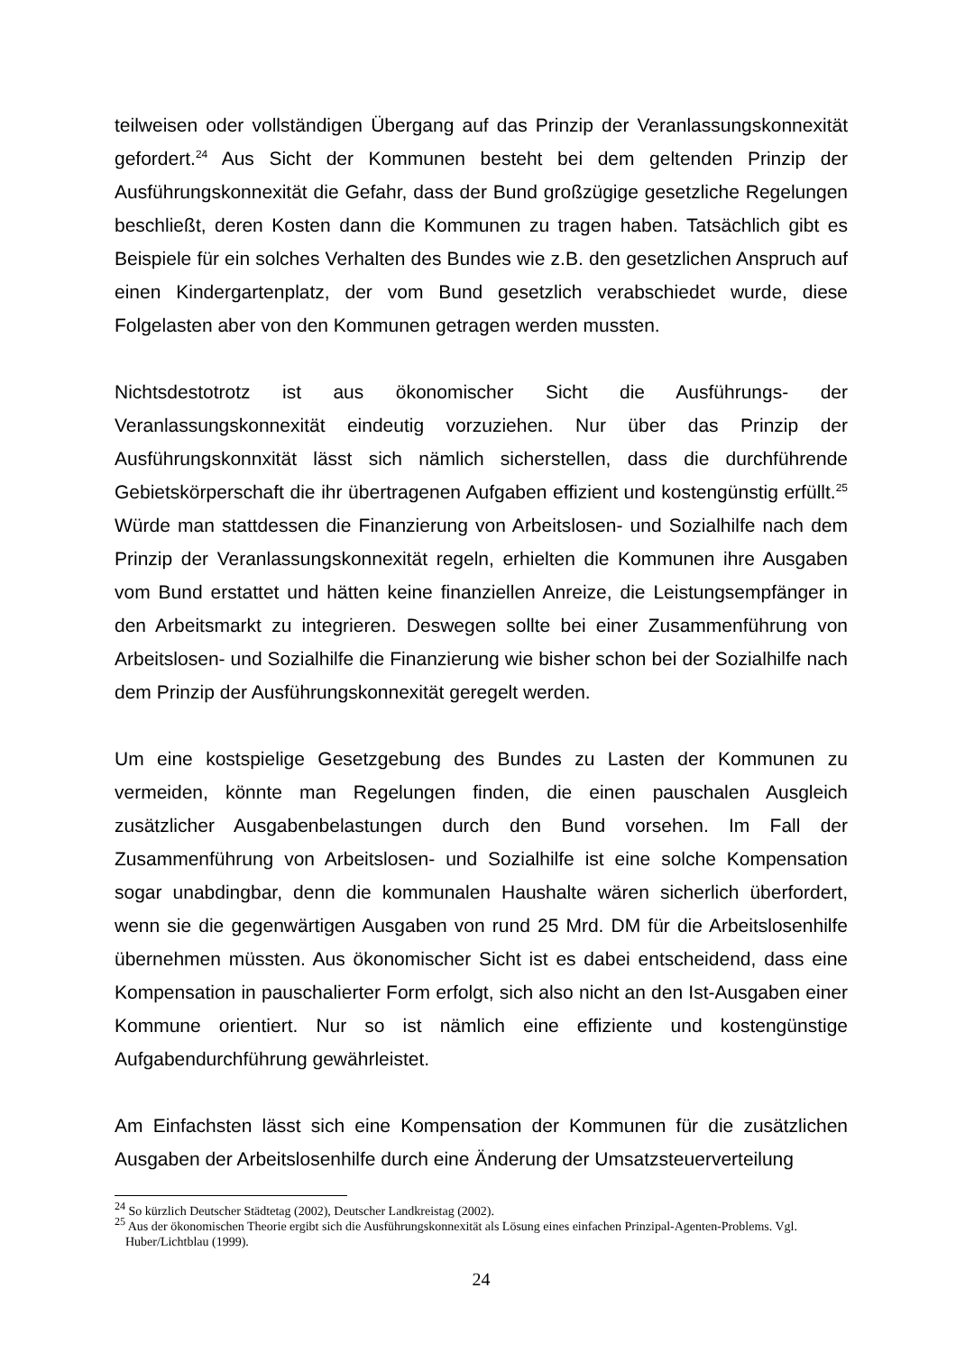teilweisen oder vollständigen Übergang auf das Prinzip der Veranlassungskonnexität gefordert.<sup>24</sup> Aus Sicht der Kommunen besteht bei dem geltenden Prinzip der Ausführungskonnexität die Gefahr, dass der Bund großzügige gesetzliche Regelungen beschließt, deren Kosten dann die Kommunen zu tragen haben. Tatsächlich gibt es Beispiele für ein solches Verhalten des Bundes wie z.B. den gesetzlichen Anspruch auf einen Kindergartenplatz, der vom Bund gesetzlich verabschiedet wurde, diese Folgelasten aber von den Kommunen getragen werden mussten.
Nichtsdestotrotz ist aus ökonomischer Sicht die Ausführungs- der Veranlassungskonnexität eindeutig vorzuziehen. Nur über das Prinzip der Ausführungskonnxität lässt sich nämlich sicherstellen, dass die durchführende Gebietskörperschaft die ihr übertragenen Aufgaben effizient und kostengünstig erfüllt.<sup>25</sup> Würde man stattdessen die Finanzierung von Arbeitslosen- und Sozialhilfe nach dem Prinzip der Veranlassungskonnexität regeln, erhielten die Kommunen ihre Ausgaben vom Bund erstattet und hätten keine finanziellen Anreize, die Leistungsempfänger in den Arbeitsmarkt zu integrieren. Deswegen sollte bei einer Zusammenführung von Arbeitslosen- und Sozialhilfe die Finanzierung wie bisher schon bei der Sozialhilfe nach dem Prinzip der Ausführungskonnexität geregelt werden.
Um eine kostspielige Gesetzgebung des Bundes zu Lasten der Kommunen zu vermeiden, könnte man Regelungen finden, die einen pauschalen Ausgleich zusätzlicher Ausgabenbelastungen durch den Bund vorsehen. Im Fall der Zusammenführung von Arbeitslosen- und Sozialhilfe ist eine solche Kompensation sogar unabdingbar, denn die kommunalen Haushalte wären sicherlich überfordert, wenn sie die gegenwärtigen Ausgaben von rund 25 Mrd. DM für die Arbeitslosenhilfe übernehmen müssten. Aus ökonomischer Sicht ist es dabei entscheidend, dass eine Kompensation in pauschalierter Form erfolgt, sich also nicht an den Ist-Ausgaben einer Kommune orientiert. Nur so ist nämlich eine effiziente und kostengünstige Aufgabendurchführung gewährleistet.
Am Einfachsten lässt sich eine Kompensation der Kommunen für die zusätzlichen Ausgaben der Arbeitslosenhilfe durch eine Änderung der Umsatzsteuerverteilung
<sup>24</sup> So kürzlich Deutscher Städtetag (2002), Deutscher Landkreistag (2002).
<sup>25</sup> Aus der ökonomischen Theorie ergibt sich die Ausführungskonnexität als Lösung eines einfachen Prinzipal-Agenten-Problems. Vgl. Huber/Lichtblau (1999).
24